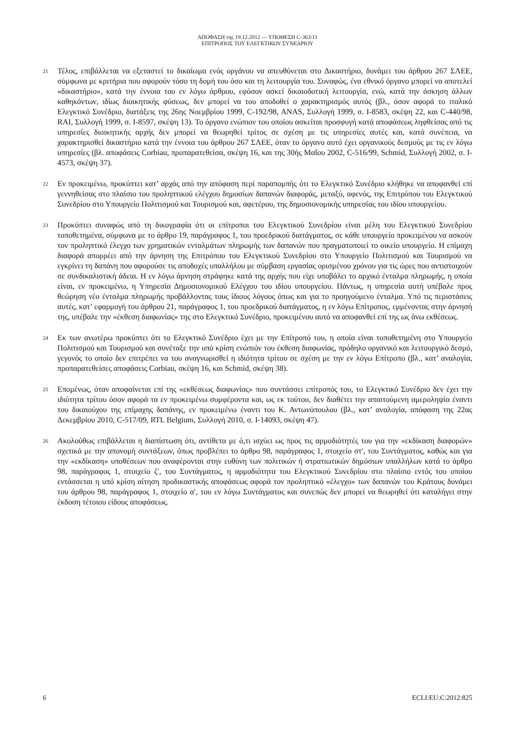ΑΠΟΦΑΣΗ της 19.12.2012 — ΥΠΟΘΕΣΗ C-363/11
ΕΠΙΤΡΟΠΟΣ ΤΟΥ ΕΛΕΓΚΤΙΚΟΥ ΣΥΝΕΔΡΙΟΥ
21
Τέλος, επιβάλλεται να εξεταστεί το δικαίωμα ενός οργάνου να απευθύνεται στο Δικαστήριο, δυνάμει του άρθρου 267 ΣΛΕΕ, σύμφωνα με κριτήρια που αφορούν τόσο τη δομή του όσο και τη λειτουργία του. Συναφώς, ένα εθνικό όργανο μπορεί να αποτελεί «δικαστήριο», κατά την έννοια του εν λόγω άρθρου, εφόσον ασκεί δικαιοδοτική λειτουργία, ενώ, κατά την άσκηση άλλων καθηκόντων, ιδίως διοικητικής φύσεως, δεν μπορεί να του αποδοθεί ο χαρακτηρισμός αυτός (βλ., όσον αφορά το ιταλικό Ελεγκτικό Συνέδριο, διατάξεις της 26ης Νοεμβρίου 1999, C-192/98, ANAS, Συλλογή 1999, σ. I-8583, σκέψη 22, και C-440/98, RAI, Συλλογή 1999, σ. I-8597, σκέψη 13). Το όργανο ενώπιον του οποίου ασκείται προσφυγή κατά αποφάσεως ληφθείσας από τις υπηρεσίες διοικητικής αρχής δεν μπορεί να θεωρηθεί τρίτος σε σχέση με τις υπηρεσίες αυτές και, κατά συνέπεια, να χαρακτηρισθεί δικαστήριο κατά την έννοια του άρθρου 267 ΣΛΕΕ, όταν το όργανο αυτό έχει οργανικούς δεσμούς με τις εν λόγω υπηρεσίες (βλ. αποφάσεις Corbiau, προπαρατεθείσα, σκέψη 16, και της 30ής Μαΐου 2002, C-516/99, Schmid, Συλλογή 2002, σ. I-4573, σκέψη 37).
22
Εν προκειμένω, προκύπτει κατ’ αρχάς από την απόφαση περί παραπομπής ότι το Ελεγκτικό Συνέδριο κλήθηκε να αποφανθεί επί γεννηθείσας στο πλαίσιο του προληπτικού ελέγχου δημοσίων δαπανών διαφοράς, μεταξύ, αφενός, της Επιτρόπου του Ελεγκτικού Συνεδρίου στο Υπουργείο Πολιτισμού και Τουρισμού και, αφετέρου, της δημοσιονομικής υπηρεσίας του ιδίου υπουργείου.
23
Προκύπτει συναφώς από τη δικογραφία ότι οι επίτροποι του Ελεγκτικού Συνεδρίου είναι μέλη του Ελεγκτικού Συνεδρίου τοποθετημένα, σύμφωνα με το άρθρο 19, παράγραφος 1, του προεδρικού διατάγματος, σε κάθε υπουργείο προκειμένου να ασκούν τον προληπτικό έλεγχο των χρηματικών ενταλμάτων πληρωμής των δαπανών που πραγματοποιεί το οικείο υπουργείο. Η επίμαχη διαφορά απορρέει από την άρνηση της Επιτρόπου του Ελεγκτικού Συνεδρίου στο Υπουργείο Πολιτισμού και Τουρισμού να εγκρίνει τη δαπάνη που αφορούσε τις αποδοχές υπαλλήλου με σύμβαση εργασίας ορισμένου χρόνου για τις ώρες που αντιστοιχούν σε συνδικαλιστική άδεια. Η εν λόγω άρνηση στράφηκε κατά της αρχής που είχε υποβάλει το αρχικό ένταλμα πληρωμής, η οποία είναι, εν προκειμένω, η Υπηρεσία Δημοσιονομικού Ελέγχου του ιδίου υπουργείου. Πάντως, η υπηρεσία αυτή υπέβαλε προς θεώρηση νέο ένταλμα πληρωμής προβάλλοντας τους ίδιους λόγους όπως και για το προηγούμενο ένταλμα. Υπό τις περιστάσεις αυτές, κατ’ εφαρμογή του άρθρου 21, παράγραφος 1, του προεδρικού διατάγματος, η εν λόγω Επίτροπος, εμμένοντας στην άρνησή της, υπέβαλε την «έκθεση διαφωνίας» της στο Ελεγκτικό Συνέδριο, προκειμένου αυτό να αποφανθεί επί της ως άνω εκθέσεως.
24
Εκ των ανωτέρω προκύπτει ότι το Ελεγκτικό Συνέδριο έχει με την Επίτροπό του, η οποία είναι τοποθετημένη στο Υπουργείο Πολιτισμού και Τουρισμού και συνέταξε την υπό κρίση ενώπιόν του έκθεση διαφωνίας, πρόδηλο οργανικό και λειτουργικό δεσμό, γεγονός το οποίο δεν επιτρέπει να του αναγνωρισθεί η ιδιότητα τρίτου σε σχέση με την εν λόγω Επίτροπο (βλ., κατ’ αναλογία, προπαρατεθείσες αποφάσεις Corbiau, σκέψη 16, και Schmid, σκέψη 38).
25
Επομένως, όταν αποφαίνεται επί της «εκθέσεως διαφωνίας» που συντάσσει επίτροπός του, το Ελεγκτικό Συνέδριο δεν έχει την ιδιότητα τρίτου όσον αφορά τα εν προκειμένω συμφέροντα και, ως εκ τούτου, δεν διαθέτει την απαιτούμενη αμεροληψία έναντι του δικαιούχου της επίμαχης δαπάνης, εν προκειμένω έναντι του Κ. Αντωνόπουλου (βλ., κατ’ αναλογία, απόφαση της 22ας Δεκεμβρίου 2010, C-517/09, RTL Belgium, Συλλογή 2010, σ. I-14093, σκέψη 47).
26
Ακολούθως επιβάλλεται η διαπίστωση ότι, αντίθετα με ό,τι ισχύει ως προς τις αρμοδιότητές του για την «εκδίκαση διαφορών» σχετικά με την απονομή συντάξεων, όπως προβλέπει το άρθρο 98, παράγραφος 1, στοιχείο στ′, του Συντάγματος, καθώς και για την «εκδίκαση» υποθέσεων που αναφέρονται στην ευθύνη των πολιτικών ή στρατιωτικών δημόσιων υπαλλήλων κατά το άρθρο 98, παράγραφος 1, στοιχείο ζ′, του Συντάγματος, η αρμοδιότητα του Ελεγκτικού Συνεδρίου στο πλαίσιο εντός του οποίου εντάσσεται η υπό κρίση αίτηση προδικαστικής αποφάσεως αφορά τον προληπτικό «έλεγχο» των δαπανών του Κράτους δυνάμει του άρθρου 98, παράγραφος 1, στοιχείο α′, του εν λόγω Συντάγματος και συνεπώς δεν μπορεί να θεωρηθεί ότι καταλήγει στην έκδοση τέτοιου είδους αποφάσεως.
6 ECLI:EU:C:2012:825